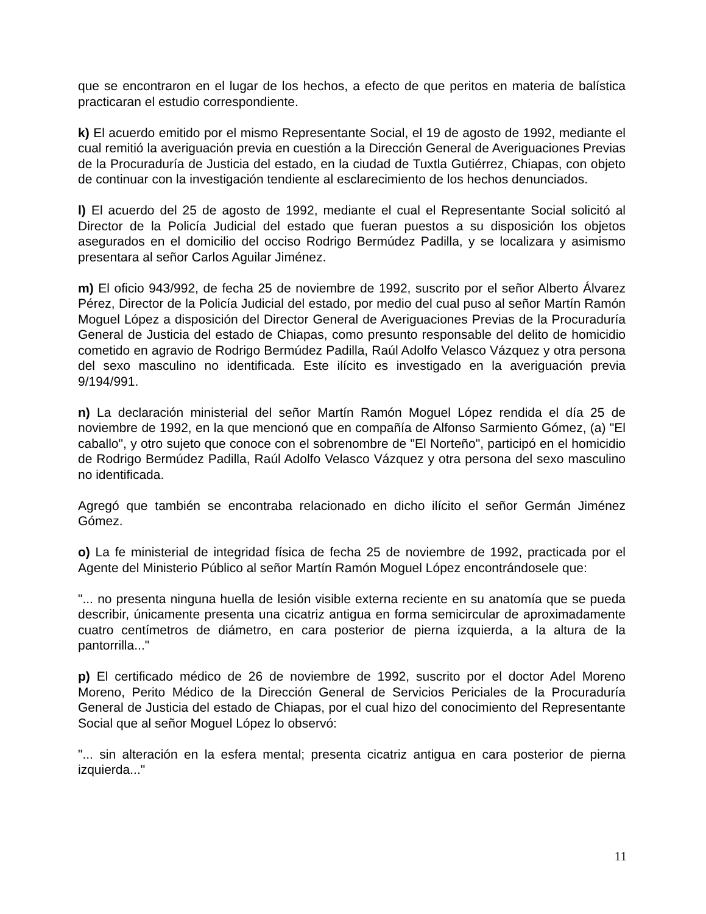que se encontraron en el lugar de los hechos, a efecto de que peritos en materia de balística practicaran el estudio correspondiente.
k) El acuerdo emitido por el mismo Representante Social, el 19 de agosto de 1992, mediante el cual remitió la averiguación previa en cuestión a la Dirección General de Averiguaciones Previas de la Procuraduría de Justicia del estado, en la ciudad de Tuxtla Gutiérrez, Chiapas, con objeto de continuar con la investigación tendiente al esclarecimiento de los hechos denunciados.
l) El acuerdo del 25 de agosto de 1992, mediante el cual el Representante Social solicitó al Director de la Policía Judicial del estado que fueran puestos a su disposición los objetos asegurados en el domicilio del occiso Rodrigo Bermúdez Padilla, y se localizara y asimismo presentara al señor Carlos Aguilar Jiménez.
m) El oficio 943/992, de fecha 25 de noviembre de 1992, suscrito por el señor Alberto Álvarez Pérez, Director de la Policía Judicial del estado, por medio del cual puso al señor Martín Ramón Moguel López a disposición del Director General de Averiguaciones Previas de la Procuraduría General de Justicia del estado de Chiapas, como presunto responsable del delito de homicidio cometido en agravio de Rodrigo Bermúdez Padilla, Raúl Adolfo Velasco Vázquez y otra persona del sexo masculino no identificada. Este ilícito es investigado en la averiguación previa 9/194/991.
n) La declaración ministerial del señor Martín Ramón Moguel López rendida el día 25 de noviembre de 1992, en la que mencionó que en compañía de Alfonso Sarmiento Gómez, (a) "El caballo", y otro sujeto que conoce con el sobrenombre de "El Norteño", participó en el homicidio de Rodrigo Bermúdez Padilla, Raúl Adolfo Velasco Vázquez y otra persona del sexo masculino no identificada.
Agregó que también se encontraba relacionado en dicho ilícito el señor Germán Jiménez Gómez.
o) La fe ministerial de integridad física de fecha 25 de noviembre de 1992, practicada por el Agente del Ministerio Público al señor Martín Ramón Moguel López encontrándosele que:
"... no presenta ninguna huella de lesión visible externa reciente en su anatomía que se pueda describir, únicamente presenta una cicatriz antigua en forma semicircular de aproximadamente cuatro centímetros de diámetro, en cara posterior de pierna izquierda, a la altura de la pantorrilla..."
p) El certificado médico de 26 de noviembre de 1992, suscrito por el doctor Adel Moreno Moreno, Perito Médico de la Dirección General de Servicios Periciales de la Procuraduría General de Justicia del estado de Chiapas, por el cual hizo del conocimiento del Representante Social que al señor Moguel López lo observó:
"... sin alteración en la esfera mental; presenta cicatriz antigua en cara posterior de pierna izquierda..."
11